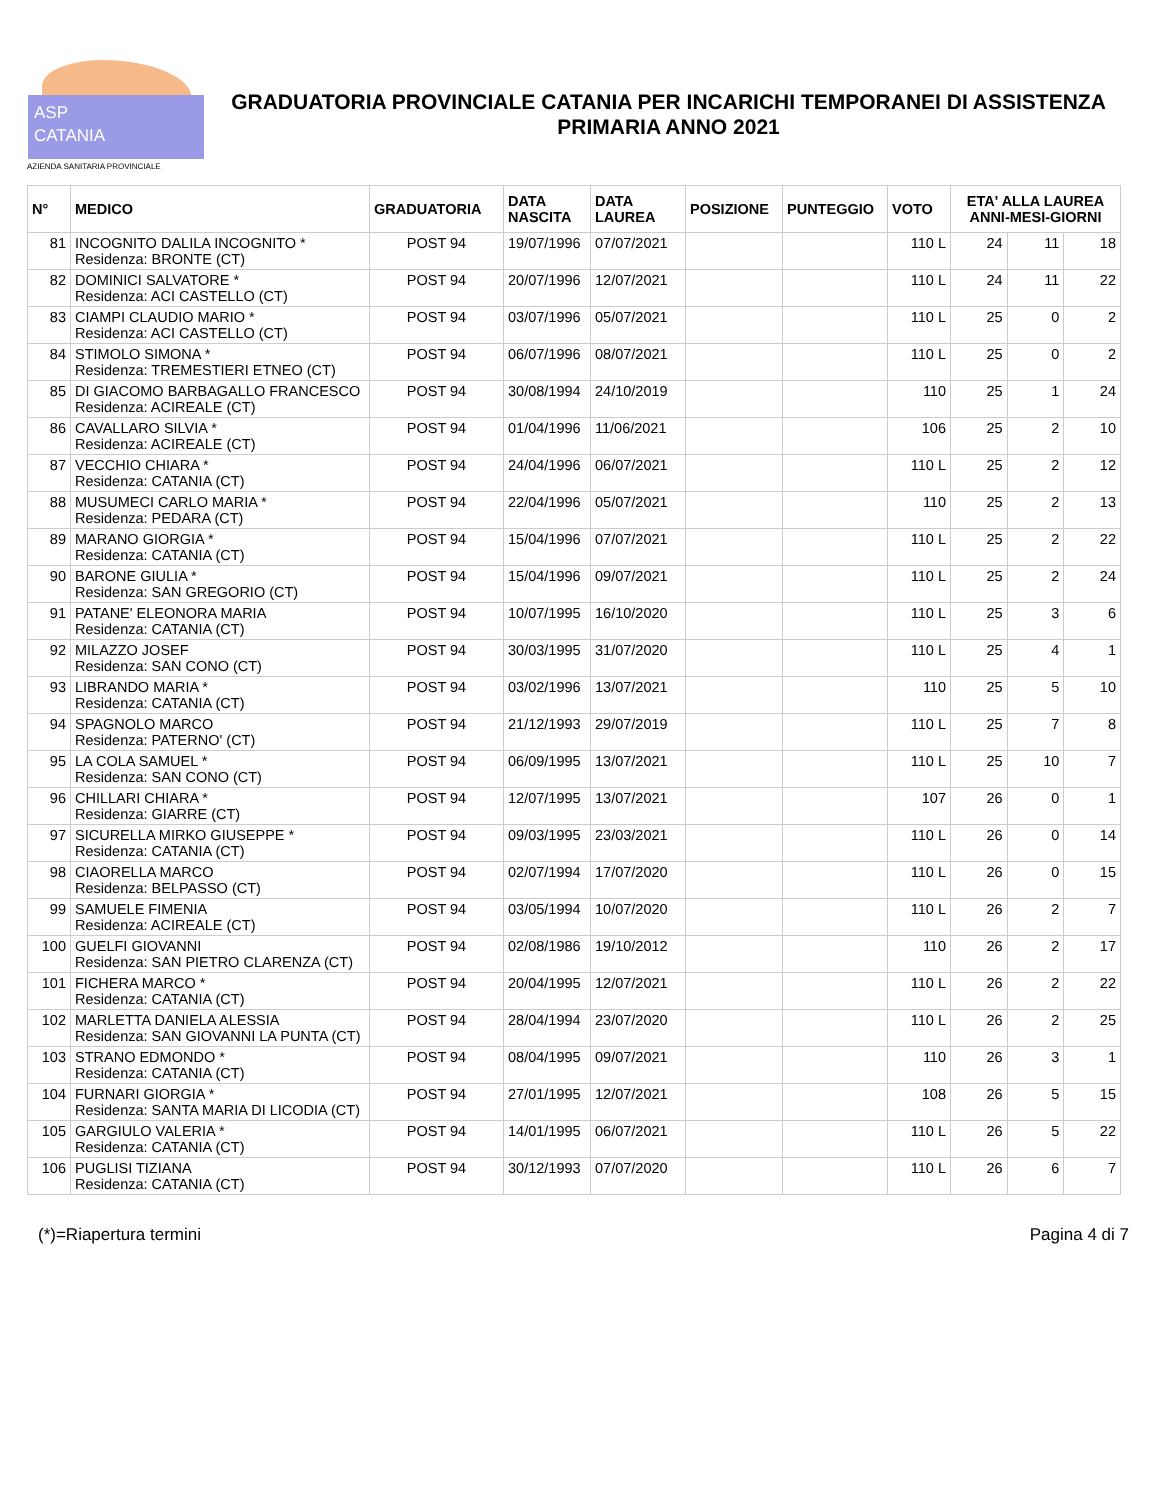ASP
CATANIA
AZIENDA SANITARIA PROVINCIALE
GRADUATORIA PROVINCIALE CATANIA PER INCARICHI TEMPORANEI DI ASSISTENZA PRIMARIA ANNO 2021
| N° | MEDICO | GRADUATORIA | DATA NASCITA | DATA LAUREA | POSIZIONE | PUNTEGGIO | VOTO | ETA' ALLA LAUREA ANNI-MESI-GIORNI | | |
| --- | --- | --- | --- | --- | --- | --- | --- | --- | --- | --- |
| 81 | INCOGNITO DALILA INCOGNITO * Residenza: BRONTE (CT) | POST 94 | 19/07/1996 | 07/07/2021 | | | 110 L | 24 | 11 | 18 |
| 82 | DOMINICI SALVATORE * Residenza: ACI CASTELLO (CT) | POST 94 | 20/07/1996 | 12/07/2021 | | | 110 L | 24 | 11 | 22 |
| 83 | CIAMPI CLAUDIO MARIO * Residenza: ACI CASTELLO (CT) | POST 94 | 03/07/1996 | 05/07/2021 | | | 110 L | 25 | 0 | 2 |
| 84 | STIMOLO SIMONA * Residenza: TREMESTIERI ETNEO (CT) | POST 94 | 06/07/1996 | 08/07/2021 | | | 110 L | 25 | 0 | 2 |
| 85 | DI GIACOMO BARBAGALLO FRANCESCO Residenza: ACIREALE (CT) | POST 94 | 30/08/1994 | 24/10/2019 | | | 110 | 25 | 1 | 24 |
| 86 | CAVALLARO SILVIA * Residenza: ACIREALE (CT) | POST 94 | 01/04/1996 | 11/06/2021 | | | 106 | 25 | 2 | 10 |
| 87 | VECCHIO CHIARA * Residenza: CATANIA (CT) | POST 94 | 24/04/1996 | 06/07/2021 | | | 110 L | 25 | 2 | 12 |
| 88 | MUSUMECI CARLO MARIA * Residenza: PEDARA (CT) | POST 94 | 22/04/1996 | 05/07/2021 | | | 110 | 25 | 2 | 13 |
| 89 | MARANO GIORGIA * Residenza: CATANIA (CT) | POST 94 | 15/04/1996 | 07/07/2021 | | | 110 L | 25 | 2 | 22 |
| 90 | BARONE GIULIA * Residenza: SAN GREGORIO (CT) | POST 94 | 15/04/1996 | 09/07/2021 | | | 110 L | 25 | 2 | 24 |
| 91 | PATANE' ELEONORA MARIA Residenza: CATANIA (CT) | POST 94 | 10/07/1995 | 16/10/2020 | | | 110 L | 25 | 3 | 6 |
| 92 | MILAZZO JOSEF Residenza: SAN CONO (CT) | POST 94 | 30/03/1995 | 31/07/2020 | | | 110 L | 25 | 4 | 1 |
| 93 | LIBRANDO MARIA * Residenza: CATANIA (CT) | POST 94 | 03/02/1996 | 13/07/2021 | | | 110 | 25 | 5 | 10 |
| 94 | SPAGNOLO MARCO Residenza: PATERNO' (CT) | POST 94 | 21/12/1993 | 29/07/2019 | | | 110 L | 25 | 7 | 8 |
| 95 | LA COLA SAMUEL * Residenza: SAN CONO (CT) | POST 94 | 06/09/1995 | 13/07/2021 | | | 110 L | 25 | 10 | 7 |
| 96 | CHILLARI CHIARA * Residenza: GIARRE (CT) | POST 94 | 12/07/1995 | 13/07/2021 | | | 107 | 26 | 0 | 1 |
| 97 | SICURELLA MIRKO GIUSEPPE * Residenza: CATANIA (CT) | POST 94 | 09/03/1995 | 23/03/2021 | | | 110 L | 26 | 0 | 14 |
| 98 | CIAORELLA MARCO Residenza: BELPASSO (CT) | POST 94 | 02/07/1994 | 17/07/2020 | | | 110 L | 26 | 0 | 15 |
| 99 | SAMUELE FIMENIA Residenza: ACIREALE (CT) | POST 94 | 03/05/1994 | 10/07/2020 | | | 110 L | 26 | 2 | 7 |
| 100 | GUELFI GIOVANNI Residenza: SAN PIETRO CLARENZA (CT) | POST 94 | 02/08/1986 | 19/10/2012 | | | 110 | 26 | 2 | 17 |
| 101 | FICHERA MARCO * Residenza: CATANIA (CT) | POST 94 | 20/04/1995 | 12/07/2021 | | | 110 L | 26 | 2 | 22 |
| 102 | MARLETTA DANIELA ALESSIA Residenza: SAN GIOVANNI LA PUNTA (CT) | POST 94 | 28/04/1994 | 23/07/2020 | | | 110 L | 26 | 2 | 25 |
| 103 | STRANO EDMONDO * Residenza: CATANIA (CT) | POST 94 | 08/04/1995 | 09/07/2021 | | | 110 | 26 | 3 | 1 |
| 104 | FURNARI GIORGIA * Residenza: SANTA MARIA DI LICODIA (CT) | POST 94 | 27/01/1995 | 12/07/2021 | | | 108 | 26 | 5 | 15 |
| 105 | GARGIULO VALERIA * Residenza: CATANIA (CT) | POST 94 | 14/01/1995 | 06/07/2021 | | | 110 L | 26 | 5 | 22 |
| 106 | PUGLISI TIZIANA Residenza: CATANIA (CT) | POST 94 | 30/12/1993 | 07/07/2020 | | | 110 L | 26 | 6 | 7 |
(*)=Riapertura termini Pagina 4 di 7